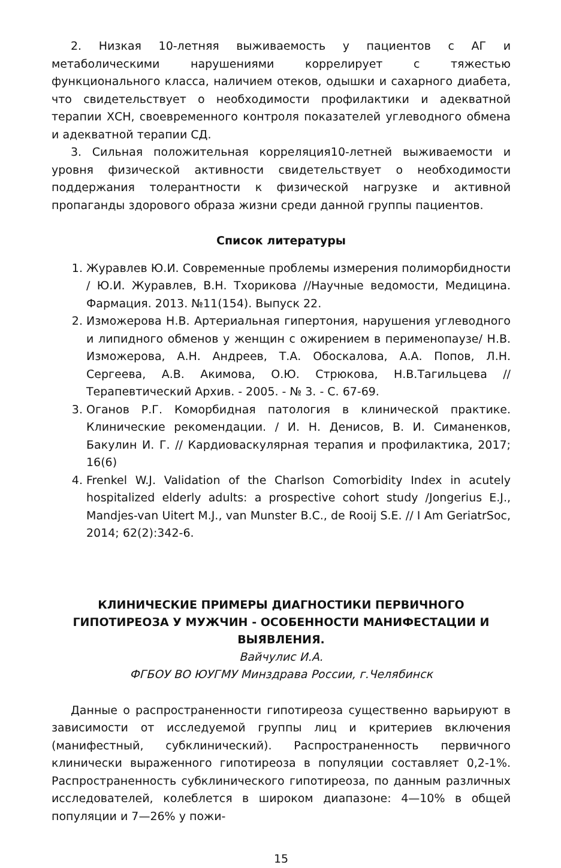2. Низкая 10-летняя выживаемость у пациентов с АГ и метаболическими нарушениями коррелирует с тяжестью функционального класса, наличием отеков, одышки и сахарного диабета, что свидетельствует о необходимости профилактики и адекватной терапии ХСН, своевременного контроля показателей углеводного обмена и адекватной терапии СД.
3. Сильная положительная корреляция10-летней выживаемости и уровня физической активности свидетельствует о необходимости поддержания толерантности к физической нагрузке и активной пропаганды здорового образа жизни среди данной группы пациентов.
Список литературы
1. Журавлев Ю.И. Современные проблемы измерения полиморбидности / Ю.И. Журавлев, В.Н. Тхорикова //Научные ведомости, Медицина. Фармация. 2013. №11(154). Выпуск 22.
2. Изможерова Н.В. Артериальная гипертония, нарушения углеводного и липидного обменов у женщин с ожирением в перименопаузе/ Н.В. Изможерова, А.Н. Андреев, Т.А. Обоскалова, А.А. Попов, Л.Н. Сергеева, А.В. Акимова, О.Ю. Стрюкова, Н.В.Тагильцева // Терапевтический Архив. - 2005. - № 3. - С. 67-69.
3. Оганов Р.Г. Коморбидная патология в клинической практике. Клинические рекомендации. / И. Н. Денисов, В. И. Симаненков, Бакулин И. Г. // Кардиоваскулярная терапия и профилактика, 2017; 16(6)
4. Frenkel W.J. Validation of the Charlson Comorbidity Index in acutely hospitalized elderly adults: a prospective cohort study /Jongerius E.J., Mandjes-van Uitert M.J., van Munster B.C., de Rooij S.E. // I Am GeriatrSoc, 2014; 62(2):342-6.
КЛИНИЧЕСКИЕ ПРИМЕРЫ ДИАГНОСТИКИ ПЕРВИЧНОГО ГИПОТИРЕОЗА У МУЖЧИН - ОСОБЕННОСТИ МАНИФЕСТАЦИИ И ВЫЯВЛЕНИЯ.
Вайчулис И.А.
ФГБОУ ВО ЮУГМУ Минздрава России, г.Челябинск
Данные о распространенности гипотиреоза существенно варьируют в зависимости от исследуемой группы лиц и критериев включения (манифестный, субклинический). Распространенность первичного клинически выраженного гипотиреоза в популяции составляет 0,2-1%. Распространенность субклинического гипотиреоза, по данным различных исследователей, колеблется в широком диапазоне: 4—10% в общей популяции и 7—26% у пожи-
15